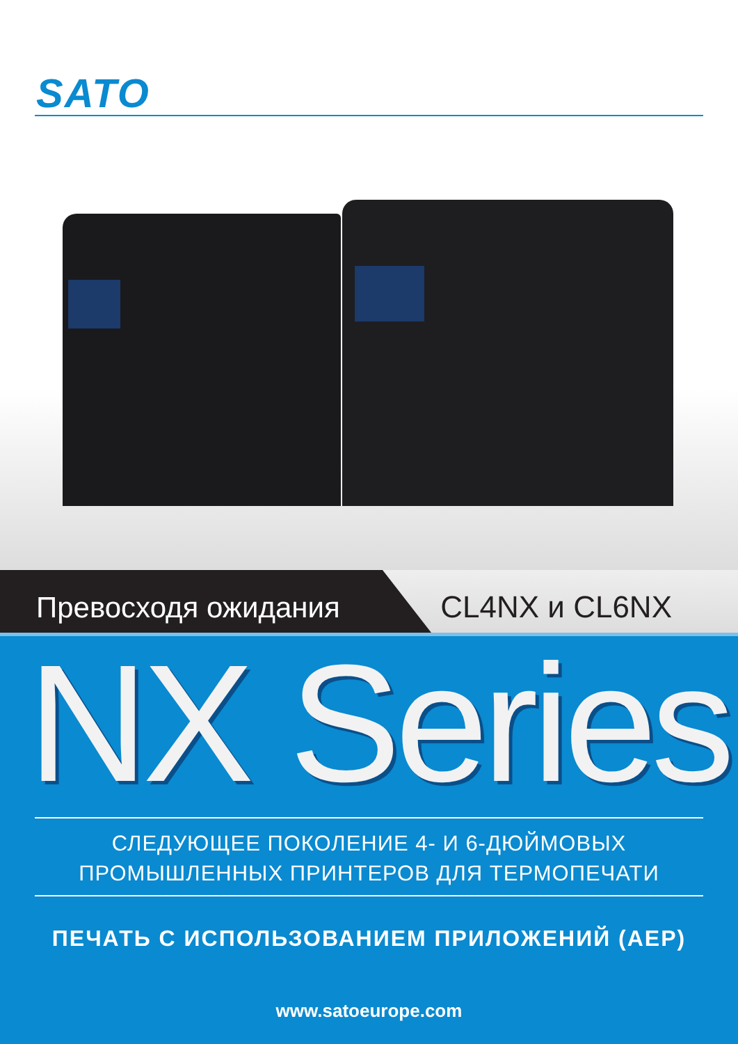SATO
Превосходя ожидания CL4NX и CL6NX
NX Series
СЛЕДУЮЩЕЕ ПОКОЛЕНИЕ 4- И 6-ДЮЙМОВЫХ
ПРОМЫШЛЕННЫХ ПРИНТЕРОВ ДЛЯ ТЕРМОПЕЧАТИ
ПЕЧАТЬ С ИСПОЛЬЗОВАНИЕМ ПРИЛОЖЕНИЙ (AEP)
www.satoeurope.com